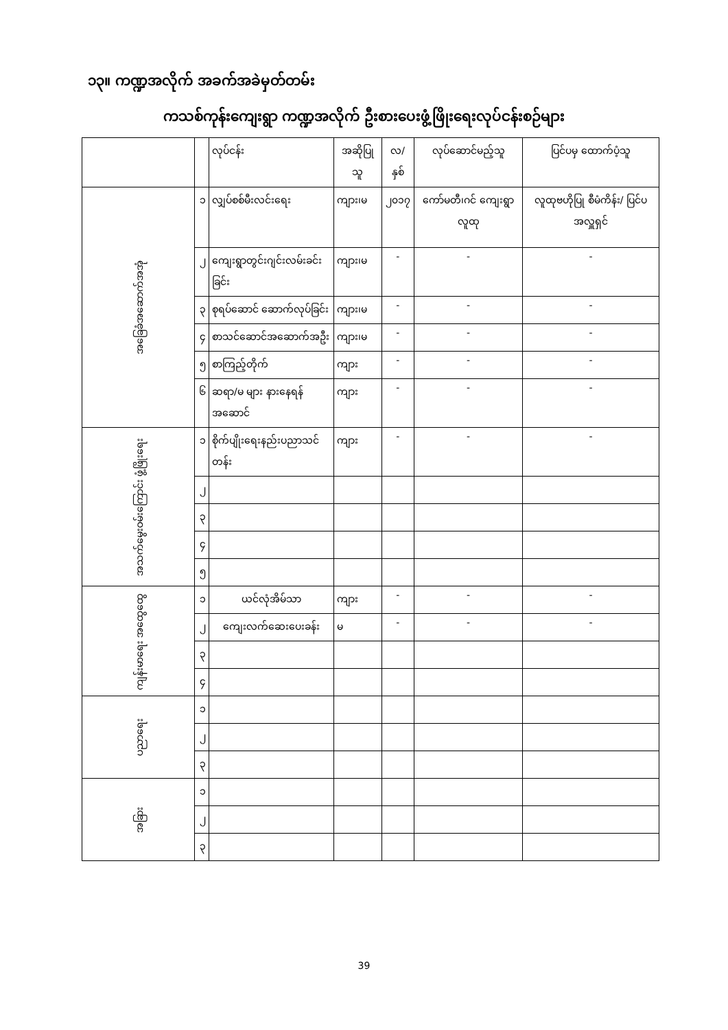၁၃။ ကဏ္ဍအလိုက် အခက်အခဲမှတ်တမ်း
ကသစ်ကုန်းကျေးရွာ ကဏ္ဍအလိုက် ဦးစားပေးဖွံ့ဖြိုးရေးလုပ်ငန်းစဉ်များ
| | | လုပ်ငန်း | အဆိုပြုသူ | လ/နှစ် | လုပ်ဆောင်မည့်သူ | ပြင်ပမှ ထောက်ပံ့သူ |
| --- | --- | --- | --- | --- | --- | --- |
| အခြေခံအဆောက်အအုံ | ၁ | လျှပ်စစ်မီးလင်းရေး | ကျား၊မ | ၂၀၁၇ | ကော်မတီ၊ဂင် ကျေးရွာလူထု | လူထုဗဟိုပြု စီမံကိန်း/ ပြင်ပအလှူရှင် |
| | ၂ | ကျေးရွာတွင်းဂျင်းလမ်းခင်းခြင်း | ကျား၊မ | - | - | - |
| | ၃ | စုရပ်ဆောင် ဆောက်လုပ်ခြင်း | ကျား၊မ | - | - | - |
| | ၄ | စာသင်ဆောင်အဆောက်အဦး | ကျား၊မ | - | - | - |
| | ၅ | စာကြည့်တိုက် | ကျား | - | - | - |
| | ၆ | ဆရာ/မ များ နားနေရန်အဆောင် | ကျား | - | - | - |
| အသက်မွေးဝမ်းကြောင်း ဖွံ့ဖြိုးရေး | ၁ | စိုက်ပျိုးရေးနည်းပညာသင်တန်း | ကျား | - | - | - |
| | ၂ | | | | | |
| | ၃ | | | | | |
| | ၄ | | | | | |
| | ၅ | | | | | |
| ကျန်းမာရေး အထွေထွေ | ၁ | ယင်လုံအိမ်သာ | ကျား | - | - | - |
| | ၂ | ကျေးလက်ဆေးပေးခန်း | မ | - | - | - |
| | ၃ | | | | | |
| | ၄ | | | | | |
| ပညာရေး | ၁ | | | | | |
| | ၂ | | | | | |
| | ၃ | | | | | |
| အခြား | ၁ | | | | | |
| | ၂ | | | | | |
| | ၃ | | | | | |
39